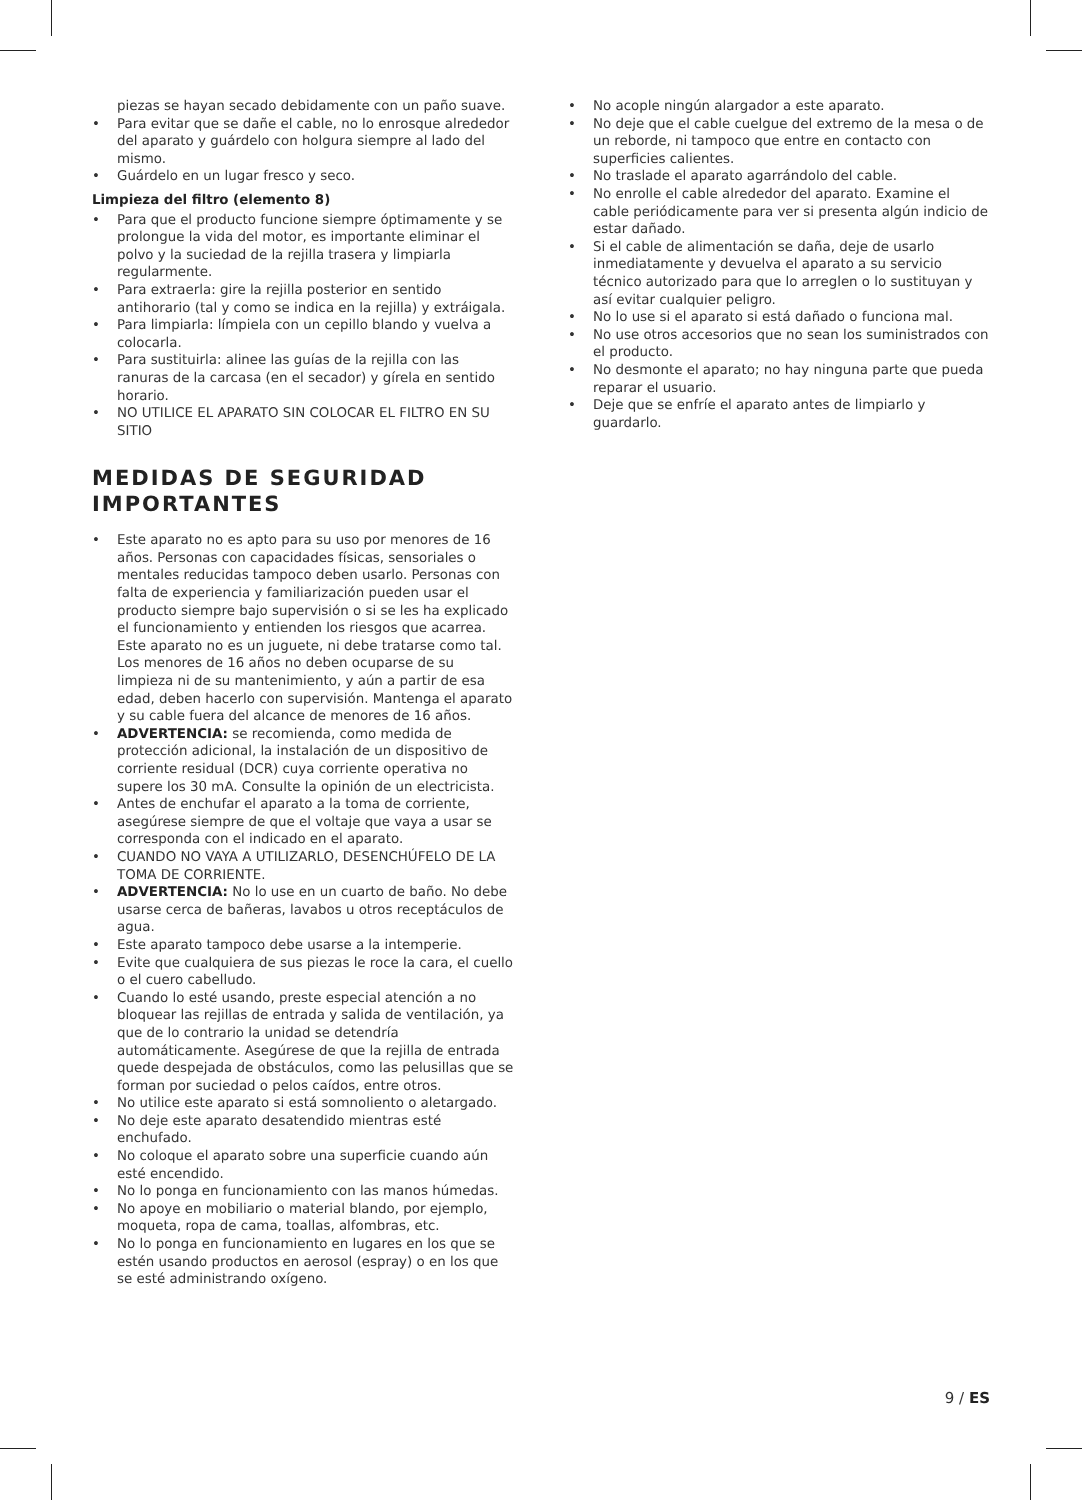piezas se hayan secado debidamente con un paño suave.
• Para evitar que se dañe el cable, no lo enrosque alrededor del aparato y guárdelo con holgura siempre al lado del mismo.
• Guárdelo en un lugar fresco y seco.
Limpieza del filtro (elemento 8)
• Para que el producto funcione siempre óptimamente y se prolongue la vida del motor, es importante eliminar el polvo y la suciedad de la rejilla trasera y limpiarla regularmente.
• Para extraerla: gire la rejilla posterior en sentido antihorario (tal y como se indica en la rejilla) y extráigala.
• Para limpiarla: límpiela con un cepillo blando y vuelva a colocarla.
• Para sustituirla: alinee las guías de la rejilla con las ranuras de la carcasa (en el secador) y gírela en sentido horario.
• NO UTILICE EL APARATO SIN COLOCAR EL FILTRO EN SU SITIO
MEDIDAS DE SEGURIDAD IMPORTANTES
• Este aparato no es apto para su uso por menores de 16 años. Personas con capacidades físicas, sensoriales o mentales reducidas tampoco deben usarlo. Personas con falta de experiencia y familiarización pueden usar el producto siempre bajo supervisión o si se les ha explicado el funcionamiento y entienden los riesgos que acarrea. Este aparato no es un juguete, ni debe tratarse como tal. Los menores de 16 años no deben ocuparse de su limpieza ni de su mantenimiento, y aún a partir de esa edad, deben hacerlo con supervisión. Mantenga el aparato y su cable fuera del alcance de menores de 16 años.
• ADVERTENCIA: se recomienda, como medida de protección adicional, la instalación de un dispositivo de corriente residual (DCR) cuya corriente operativa no supere los 30 mA. Consulte la opinión de un electricista.
• Antes de enchufar el aparato a la toma de corriente, asegúrese siempre de que el voltaje que vaya a usar se corresponda con el indicado en el aparato.
• CUANDO NO VAYA A UTILIZARLO, DESENCHÚFELO DE LA TOMA DE CORRIENTE.
• ADVERTENCIA: No lo use en un cuarto de baño. No debe usarse cerca de bañeras, lavabos u otros receptáculos de agua.
• Este aparato tampoco debe usarse a la intemperie.
• Evite que cualquiera de sus piezas le roce la cara, el cuello o el cuero cabelludo.
• Cuando lo esté usando, preste especial atención a no bloquear las rejillas de entrada y salida de ventilación, ya que de lo contrario la unidad se detendría automáticamente. Asegúrese de que la rejilla de entrada quede despejada de obstáculos, como las pelusillas que se forman por suciedad o pelos caídos, entre otros.
• No utilice este aparato si está somnoliento o aletargado.
• No deje este aparato desatendido mientras esté enchufado.
• No coloque el aparato sobre una superficie cuando aún esté encendido.
• No lo ponga en funcionamiento con las manos húmedas.
• No apoye en mobiliario o material blando, por ejemplo, moqueta, ropa de cama, toallas, alfombras, etc.
• No lo ponga en funcionamiento en lugares en los que se estén usando productos en aerosol (espray) o en los que se esté administrando oxígeno.
• No acople ningún alargador a este aparato.
• No deje que el cable cuelgue del extremo de la mesa o de un reborde, ni tampoco que entre en contacto con superficies calientes.
• No traslade el aparato agarrándolo del cable.
• No enrolle el cable alrededor del aparato. Examine el cable periódicamente para ver si presenta algún indicio de estar dañado.
• Si el cable de alimentación se daña, deje de usarlo inmediatamente y devuelva el aparato a su servicio técnico autorizado para que lo arreglen o lo sustituyan y así evitar cualquier peligro.
• No lo use si el aparato si está dañado o funciona mal.
• No use otros accesorios que no sean los suministrados con el producto.
• No desmonte el aparato; no hay ninguna parte que pueda reparar el usuario.
• Deje que se enfríe el aparato antes de limpiarlo y guardarlo.
9 / ES